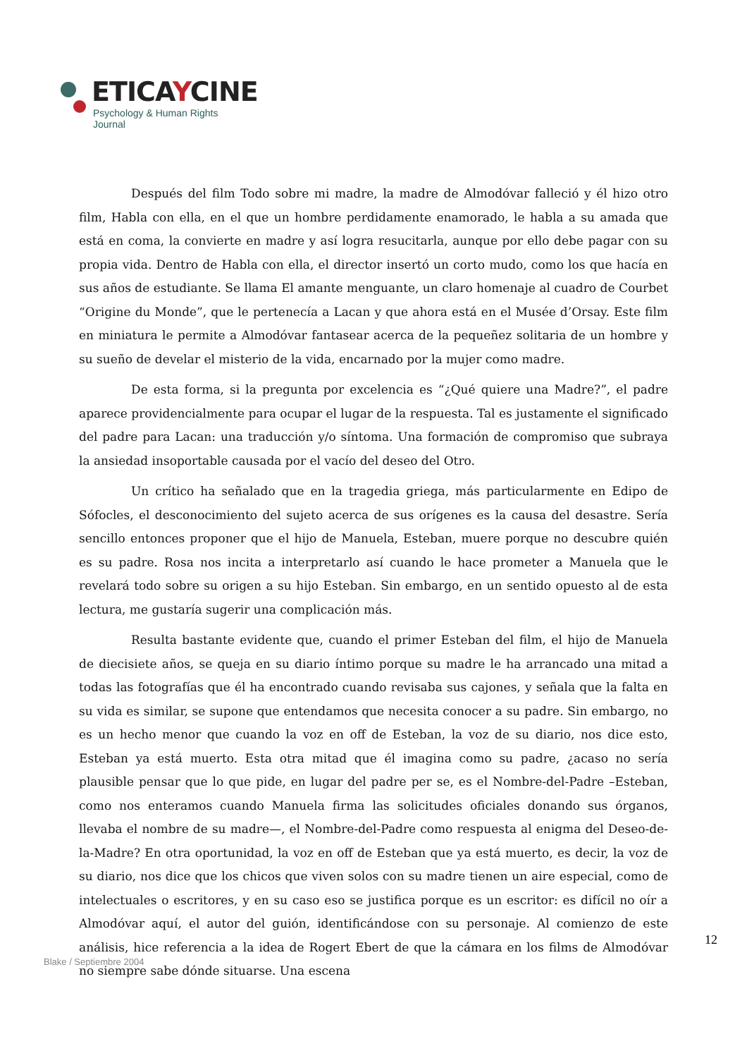ETICAYCINE
Psychology & Human Rights Journal
Después del film Todo sobre mi madre, la madre de Almodóvar falleció y él hizo otro film, Habla con ella, en el que un hombre perdidamente enamorado, le habla a su amada que está en coma, la convierte en madre y así logra resucitarla, aunque por ello debe pagar con su propia vida. Dentro de Habla con ella, el director insertó un corto mudo, como los que hacía en sus años de estudiante. Se llama El amante menguante, un claro homenaje al cuadro de Courbet “Origine du Monde”, que le pertenecía a Lacan y que ahora está en el Musée d’Orsay. Este film en miniatura le permite a Almodóvar fantasear acerca de la pequeñez solitaria de un hombre y su sueño de develar el misterio de la vida, encarnado por la mujer como madre.
De esta forma, si la pregunta por excelencia es “¿Qué quiere una Madre?”, el padre aparece providencialmente para ocupar el lugar de la respuesta. Tal es justamente el significado del padre para Lacan: una traducción y/o síntoma. Una formación de compromiso que subraya la ansiedad insoportable causada por el vacío del deseo del Otro.
Un crítico ha señalado que en la tragedia griega, más particularmente en Edipo de Sófocles, el desconocimiento del sujeto acerca de sus orígenes es la causa del desastre. Sería sencillo entonces proponer que el hijo de Manuela, Esteban, muere porque no descubre quién es su padre. Rosa nos incita a interpretarlo así cuando le hace prometer a Manuela que le revelará todo sobre su origen a su hijo Esteban. Sin embargo, en un sentido opuesto al de esta lectura, me gustaría sugerir una complicación más.
Resulta bastante evidente que, cuando el primer Esteban del film, el hijo de Manuela de diecisiete años, se queja en su diario íntimo porque su madre le ha arrancado una mitad a todas las fotografías que él ha encontrado cuando revisaba sus cajones, y señala que la falta en su vida es similar, se supone que entendamos que necesita conocer a su padre. Sin embargo, no es un hecho menor que cuando la voz en off de Esteban, la voz de su diario, nos dice esto, Esteban ya está muerto. Esta otra mitad que él imagina como su padre, ¿acaso no sería plausible pensar que lo que pide, en lugar del padre per se, es el Nombre-del-Padre –Esteban, como nos enteramos cuando Manuela firma las solicitudes oficiales donando sus órganos, llevaba el nombre de su madre—, el Nombre-del-Padre como respuesta al enigma del Deseo-de-la-Madre? En otra oportunidad, la voz en off de Esteban que ya está muerto, es decir, la voz de su diario, nos dice que los chicos que viven solos con su madre tienen un aire especial, como de intelectuales o escritores, y en su caso eso se justifica porque es un escritor: es difícil no oír a Almodóvar aquí, el autor del guión, identificándose con su personaje. Al comienzo de este análisis, hice referencia a la idea de Rogert Ebert de que la cámara en los films de Almodóvar no siempre sabe dónde situarse. Una escena
12
Blake / Septiembre 2004